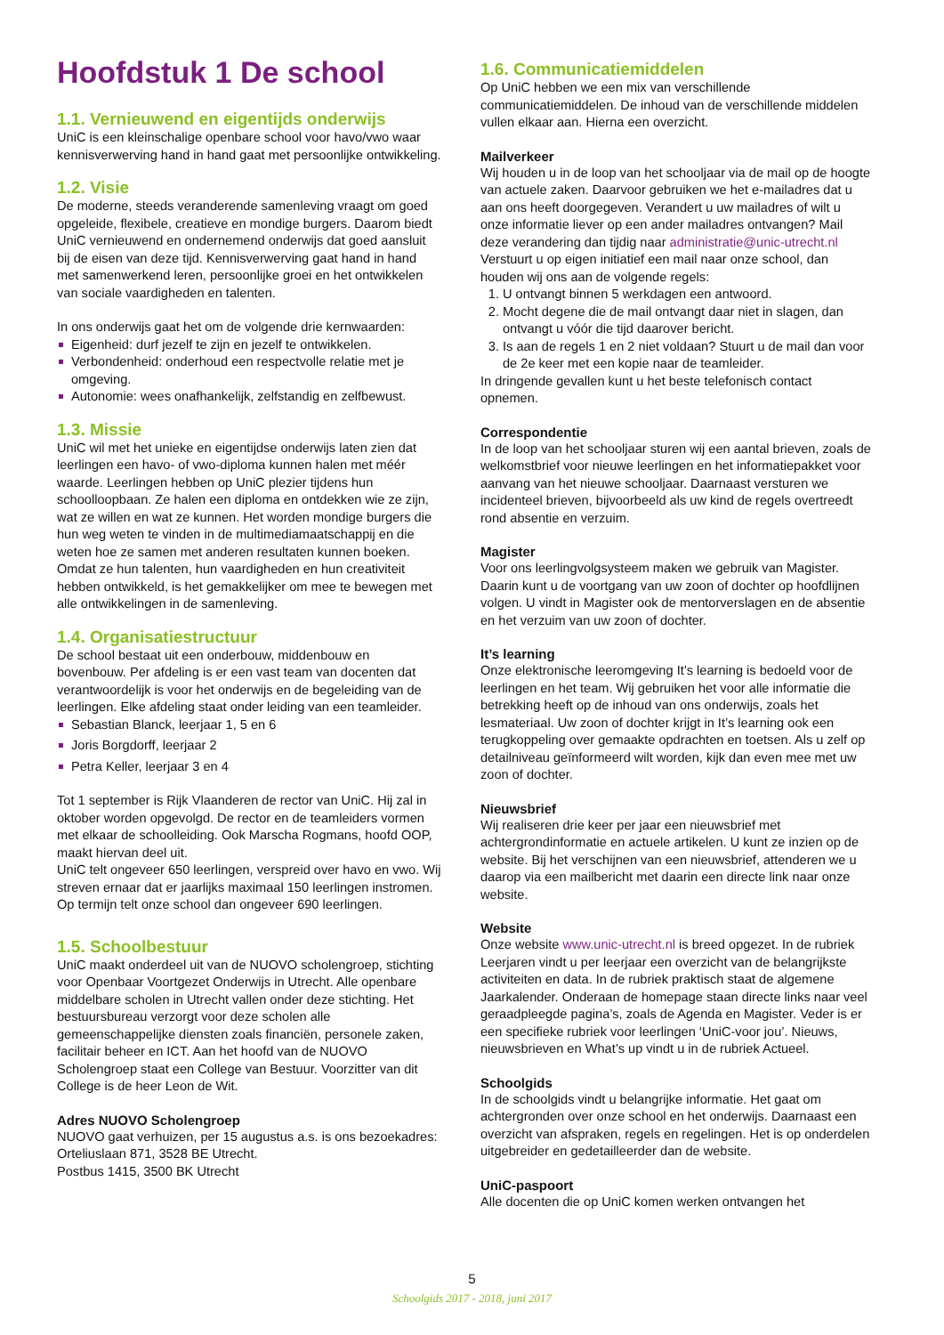Hoofdstuk 1 De school
1.1. Vernieuwend en eigentijds onderwijs
UniC is een kleinschalige openbare school voor havo/vwo waar kennisverwerving hand in hand gaat met persoonlijke ontwikkeling.
1.2. Visie
De moderne, steeds veranderende samenleving vraagt om goed opgeleide, flexibele, creatieve en mondige burgers. Daarom biedt UniC vernieuwend en ondernemend onderwijs dat goed aansluit bij de eisen van deze tijd. Kennisverwerving gaat hand in hand met samenwerkend leren, persoonlijke groei en het ontwikkelen van sociale vaardigheden en talenten.
In ons onderwijs gaat het om de volgende drie kernwaarden:
Eigenheid: durf jezelf te zijn en jezelf te ontwikkelen.
Verbondenheid: onderhoud een respectvolle relatie met je omgeving.
Autonomie: wees onafhankelijk, zelfstandig en zelfbewust.
1.3. Missie
UniC wil met het unieke en eigentijdse onderwijs laten zien dat leerlingen een havo- of vwo-diploma kunnen halen met méér waarde. Leerlingen hebben op UniC plezier tijdens hun schoolloopbaan. Ze halen een diploma en ontdekken wie ze zijn, wat ze willen en wat ze kunnen. Het worden mondige burgers die hun weg weten te vinden in de multimediamaatschappij en die weten hoe ze samen met anderen resultaten kunnen boeken. Omdat ze hun talenten, hun vaardigheden en hun creativiteit hebben ontwikkeld, is het gemakkelijker om mee te bewegen met alle ontwikkelingen in de samenleving.
1.4. Organisatiestructuur
De school bestaat uit een onderbouw, middenbouw en bovenbouw. Per afdeling is er een vast team van docenten dat verantwoordelijk is voor het onderwijs en de begeleiding van de leerlingen. Elke afdeling staat onder leiding van een teamleider.
Sebastian Blanck, leerjaar 1, 5 en 6
Joris Borgdorff, leerjaar 2
Petra Keller, leerjaar 3 en 4
Tot 1 september is Rijk Vlaanderen de rector van UniC. Hij zal in oktober worden opgevolgd. De rector en de teamleiders vormen met elkaar de schoolleiding. Ook Marscha Rogmans, hoofd OOP, maakt hiervan deel uit.
UniC telt ongeveer 650 leerlingen, verspreid over havo en vwo. Wij streven ernaar dat er jaarlijks maximaal 150 leerlingen instromen. Op termijn telt onze school dan ongeveer 690 leerlingen.
1.5. Schoolbestuur
UniC maakt onderdeel uit van de NUOVO scholengroep, stichting voor Openbaar Voortgezet Onderwijs in Utrecht. Alle openbare middelbare scholen in Utrecht vallen onder deze stichting. Het bestuursbureau verzorgt voor deze scholen alle gemeenschappelijke diensten zoals financiën, personele zaken, facilitair beheer en ICT. Aan het hoofd van de NUOVO Scholengroep staat een College van Bestuur. Voorzitter van dit College is de heer Leon de Wit.
Adres NUOVO Scholengroep
NUOVO gaat verhuizen, per 15 augustus a.s. is ons bezoekadres: Orteliuslaan 871, 3528 BE Utrecht.
Postbus 1415, 3500 BK Utrecht
1.6. Communicatiemiddelen
Op UniC hebben we een mix van verschillende communicatiemiddelen. De inhoud van de verschillende middelen vullen elkaar aan. Hierna een overzicht.
Mailverkeer
Wij houden u in de loop van het schooljaar via de mail op de hoogte van actuele zaken. Daarvoor gebruiken we het e-mailadres dat u aan ons heeft doorgegeven. Verandert u uw mailadres of wilt u onze informatie liever op een ander mailadres ontvangen? Mail deze verandering dan tijdig naar administratie@unic-utrecht.nl
Verstuurt u op eigen initiatief een mail naar onze school, dan houden wij ons aan de volgende regels:
1. U ontvangt binnen 5 werkdagen een antwoord.
2. Mocht degene die de mail ontvangt daar niet in slagen, dan ontvangt u vóór die tijd daarover bericht.
3. Is aan de regels 1 en 2 niet voldaan? Stuurt u de mail dan voor de 2e keer met een kopie naar de teamleider.
In dringende gevallen kunt u het beste telefonisch contact opnemen.
Correspondentie
In de loop van het schooljaar sturen wij een aantal brieven, zoals de welkomstbrief voor nieuwe leerlingen en het informatiepakket voor aanvang van het nieuwe schooljaar. Daarnaast versturen we incidenteel brieven, bijvoorbeeld als uw kind de regels overtreedt rond absentie en verzuim.
Magister
Voor ons leerlingvolgsysteem maken we gebruik van Magister. Daarin kunt u de voortgang van uw zoon of dochter op hoofdlijnen volgen. U vindt in Magister ook de mentorverslagen en de absentie en het verzuim van uw zoon of dochter.
It’s learning
Onze elektronische leeromgeving It’s learning is bedoeld voor de leerlingen en het team. Wij gebruiken het voor alle informatie die betrekking heeft op de inhoud van ons onderwijs, zoals het lesmateriaal. Uw zoon of dochter krijgt in It’s learning ook een terugkoppeling over gemaakte opdrachten en toetsen. Als u zelf op detailniveau geïnformeerd wilt worden, kijk dan even mee met uw zoon of dochter.
Nieuwsbrief
Wij realiseren drie keer per jaar een nieuwsbrief met achtergrondinformatie en actuele artikelen. U kunt ze inzien op de website. Bij het verschijnen van een nieuwsbrief, attenderen we u daarop via een mailbericht met daarin een directe link naar onze website.
Website
Onze website www.unic-utrecht.nl is breed opgezet. In de rubriek Leerjaren vindt u per leerjaar een overzicht van de belangrijkste activiteiten en data. In de rubriek praktisch staat de algemene Jaarkalender. Onderaan de homepage staan directe links naar veel geraadpleegde pagina’s, zoals de Agenda en Magister. Veder is er een specifieke rubriek voor leerlingen ‘UniC-voor jou’. Nieuws, nieuwsbrieven en What’s up vindt u in de rubriek Actueel.
Schoolgids
In de schoolgids vindt u belangrijke informatie. Het gaat om achtergronden over onze school en het onderwijs. Daarnaast een overzicht van afspraken, regels en regelingen. Het is op onderdelen uitgebreider en gedetailleerder dan de website.
UniC-paspoort
Alle docenten die op UniC komen werken ontvangen het
5
Schoolgids 2017 - 2018, juni 2017